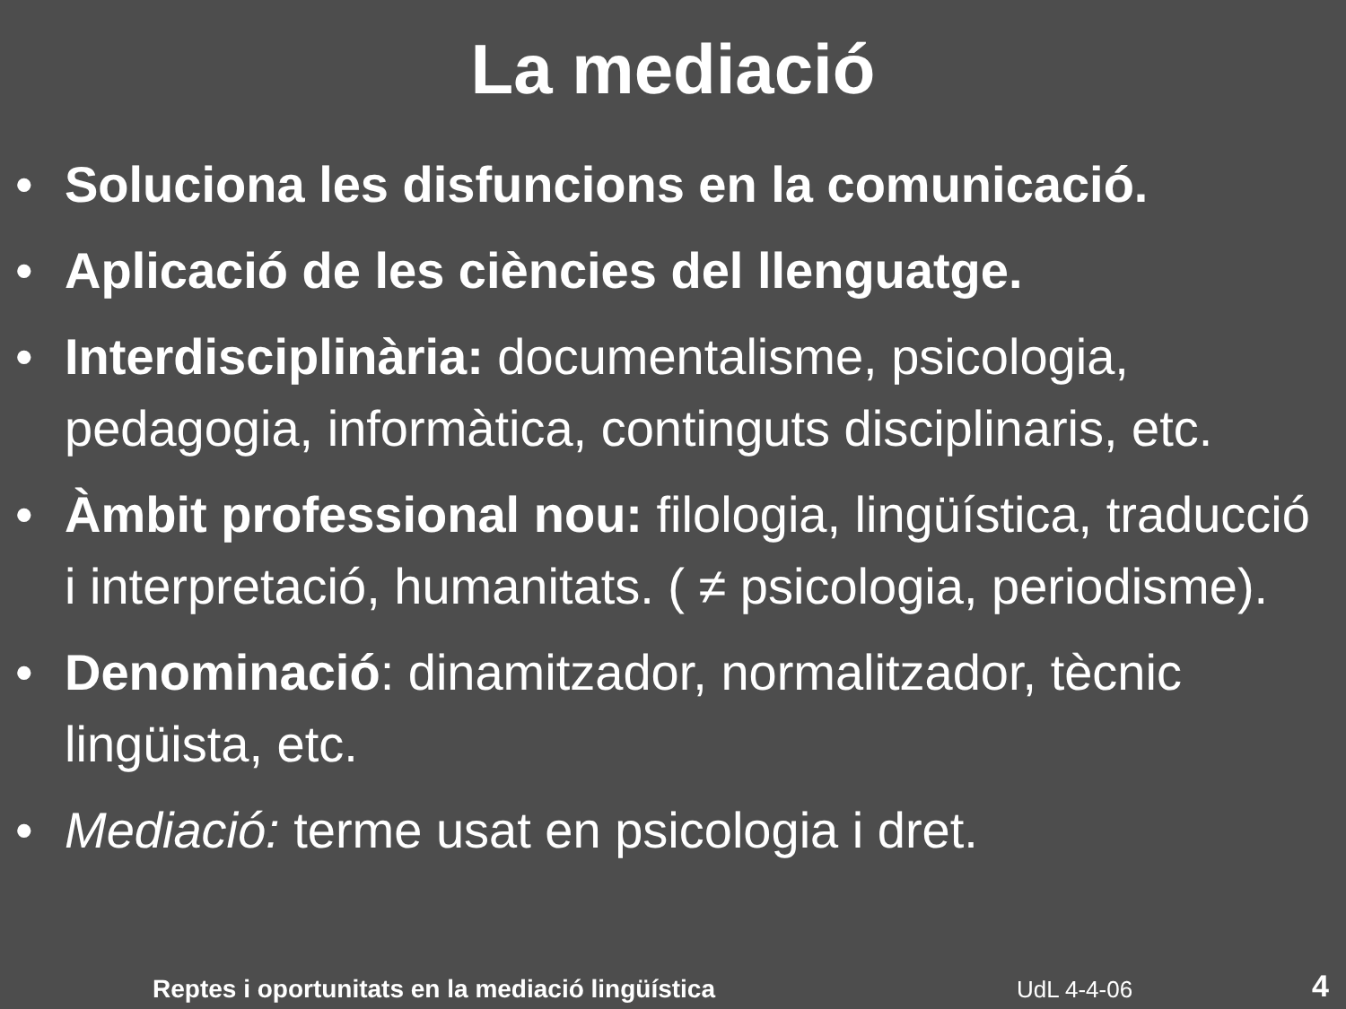La mediació
• Soluciona les disfuncions en la comunicació.
• Aplicació de les ciències del llenguatge.
• Interdisciplinària: documentalisme, psicologia, pedagogia, informàtica, continguts disciplinaris, etc.
• Àmbit professional nou: filologia, lingüística, traducció i interpretació, humanitats. ( ≠ psicologia, periodisme).
• Denominació: dinamitzador, normalitzador, tècnic lingüista, etc.
• Mediació: terme usat en psicologia i dret.
Reptes i oportunitats en la mediació lingüística UdL 4-4-06 4